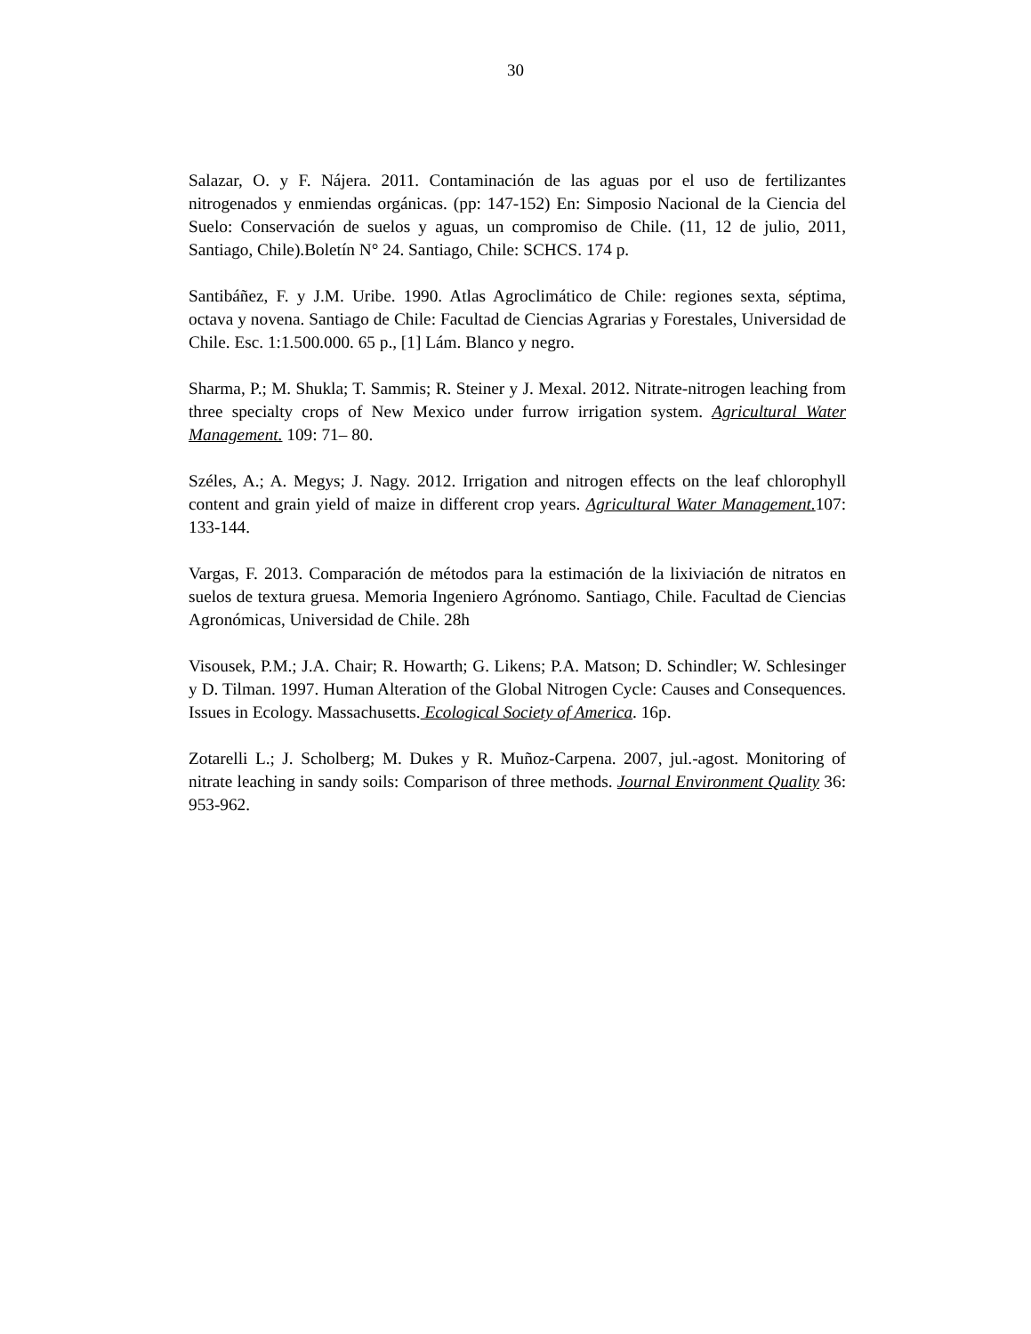30
Salazar, O. y F. Nájera. 2011. Contaminación de las aguas por el uso de fertilizantes nitrogenados y enmiendas orgánicas. (pp: 147-152) En: Simposio Nacional de la Ciencia del Suelo: Conservación de suelos y aguas, un compromiso de Chile. (11, 12 de julio, 2011, Santiago, Chile).Boletín N° 24. Santiago, Chile: SCHCS. 174 p.
Santibáñez, F. y J.M. Uribe. 1990. Atlas Agroclimático de Chile: regiones sexta, séptima, octava y novena. Santiago de Chile: Facultad de Ciencias Agrarias y Forestales, Universidad de Chile. Esc. 1:1.500.000. 65 p., [1] Lám. Blanco y negro.
Sharma, P.; M. Shukla; T. Sammis; R. Steiner y J. Mexal. 2012. Nitrate-nitrogen leaching from three specialty crops of New Mexico under furrow irrigation system. Agricultural Water Management. 109: 71– 80.
Széles, A.; A. Megys; J. Nagy. 2012. Irrigation and nitrogen effects on the leaf chlorophyll content and grain yield of maize in different crop years. Agricultural Water Management. 107: 133-144.
Vargas, F. 2013. Comparación de métodos para la estimación de la lixiviación de nitratos en suelos de textura gruesa. Memoria Ingeniero Agrónomo. Santiago, Chile. Facultad de Ciencias Agronómicas, Universidad de Chile. 28h
Visousek, P.M.; J.A. Chair; R. Howarth; G. Likens; P.A. Matson; D. Schindler; W. Schlesinger y D. Tilman. 1997. Human Alteration of the Global Nitrogen Cycle: Causes and Consequences. Issues in Ecology. Massachusetts. Ecological Society of America. 16p.
Zotarelli L.; J. Scholberg; M. Dukes y R. Muñoz-Carpena. 2007, jul.-agost. Monitoring of nitrate leaching in sandy soils: Comparison of three methods. Journal Environment Quality 36: 953-962.